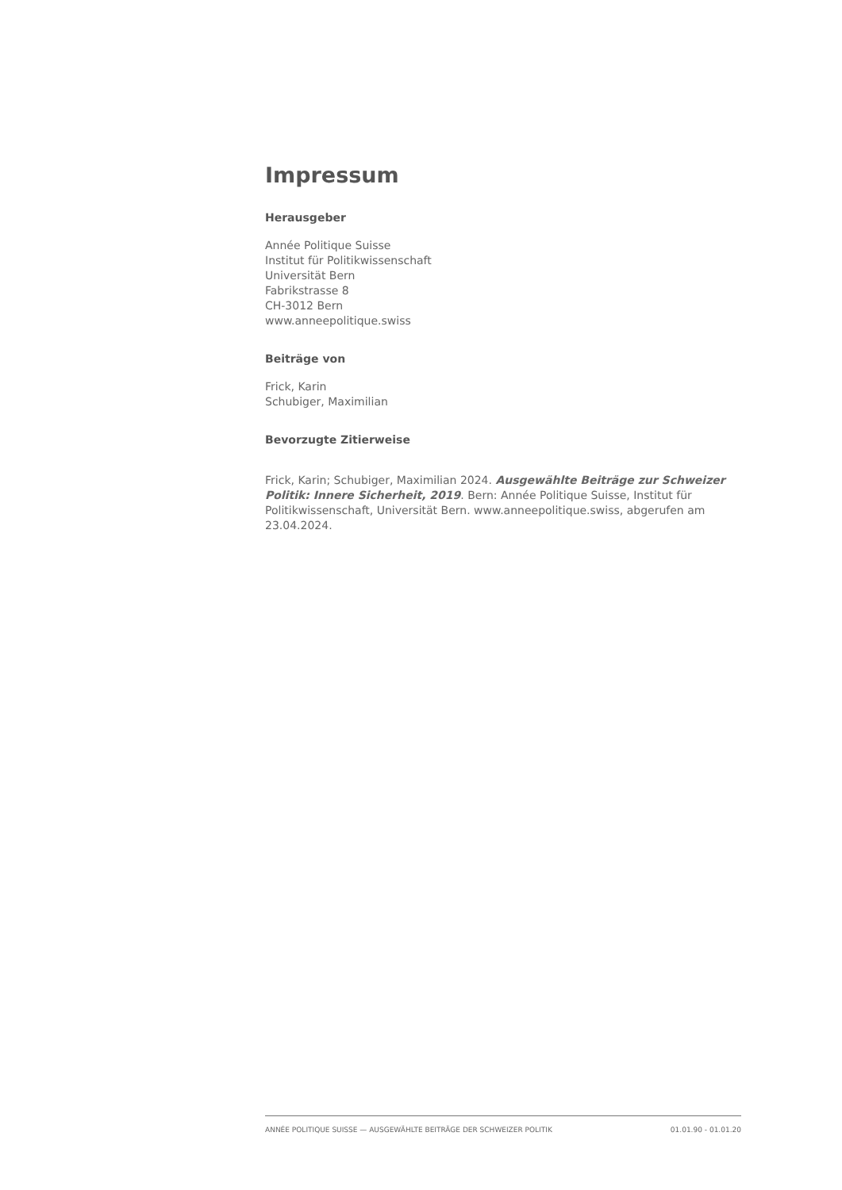Impressum
Herausgeber
Année Politique Suisse
Institut für Politikwissenschaft
Universität Bern
Fabrikstrasse 8
CH-3012 Bern
www.anneepolitique.swiss
Beiträge von
Frick, Karin
Schubiger, Maximilian
Bevorzugte Zitierweise
Frick, Karin; Schubiger, Maximilian 2024. Ausgewählte Beiträge zur Schweizer Politik: Innere Sicherheit, 2019. Bern: Année Politique Suisse, Institut für Politikwissenschaft, Universität Bern. www.anneepolitique.swiss, abgerufen am 23.04.2024.
ANNÉE POLITIQUE SUISSE — AUSGEWÄHLTE BEITRÄGE DER SCHWEIZER POLITIK 01.01.90 - 01.01.20